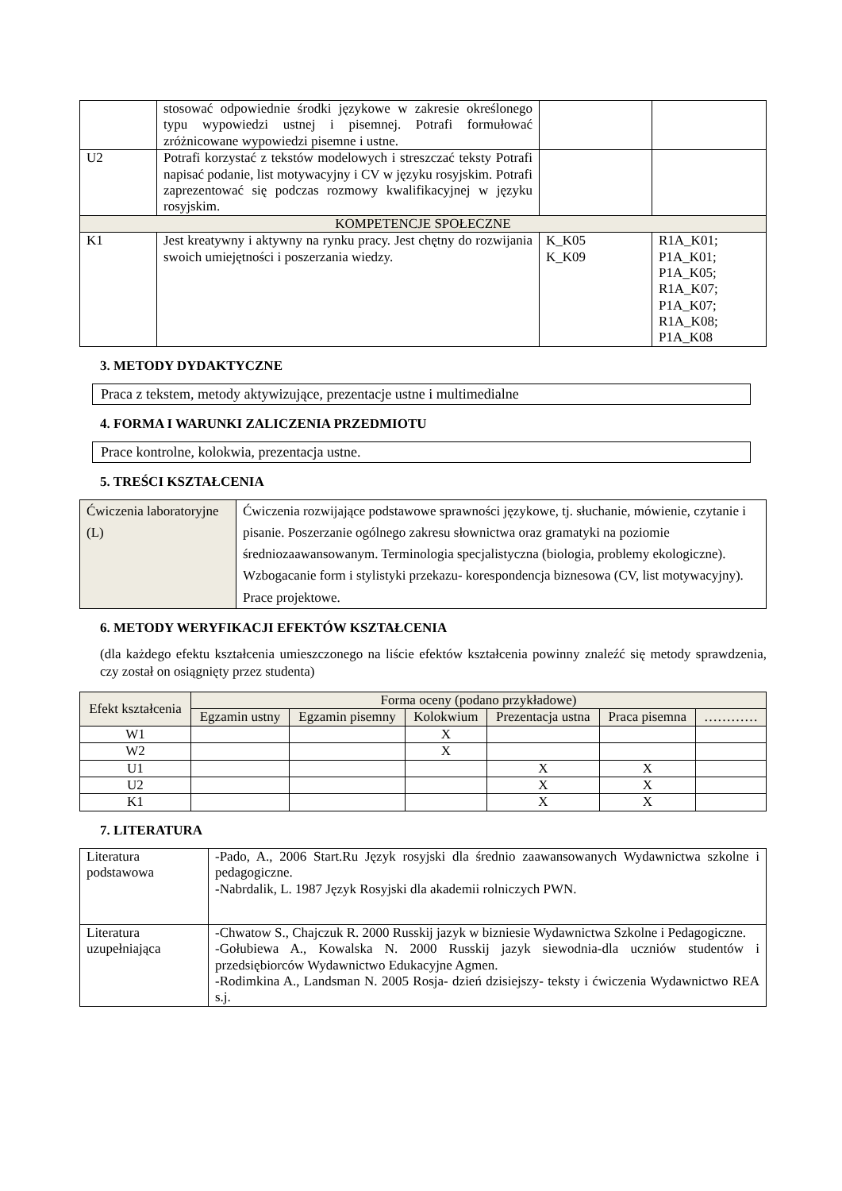| | stosować odpowiednie środki językowe w zakresie określonego typu wypowiedzi ustnej i pisemnej. Potrafi formułować zróżnicowane wypowiedzi pisemne i ustne. | | |
| U2 | Potrafi korzystać z tekstów modelowych i streszczać teksty Potrafi napisać podanie, list motywacyjny i CV w języku rosyjskim. Potrafi zaprezentować się podczas rozmowy kwalifikacyjnej w języku rosyjskim. | | |
| KOMPETENCJE SPOŁECZNE | | | |
| K1 | Jest kreatywny i aktywny na rynku pracy. Jest chętny do rozwijania swoich umiejętności i poszerzania wiedzy. | K_K05 K_K09 | R1A_K01; P1A_K01; P1A_K05; R1A_K07; P1A_K07; R1A_K08; P1A_K08 |
3. METODY DYDAKTYCZNE
Praca z tekstem, metody aktywizujące, prezentacje ustne i multimedialne
4. FORMA I WARUNKI ZALICZENIA PRZEDMIOTU
Prace kontrolne, kolokwia, prezentacja ustne.
5. TREŚCI KSZTAŁCENIA
| Ćwiczenia laboratoryjne (L) | Ćwiczenia rozwijające podstawowe sprawności językowe, tj. słuchanie, mówienie, czytanie i pisanie. Poszerzanie ogólnego zakresu słownictwa oraz gramatyki na poziomie średniozaawansowanym. Terminologia specjalistyczna (biologia, problemy ekologiczne). Wzbogacanie form i stylistyki przekazu- korespondencja biznesowa (CV, list motywacyjny). Prace projektowe. |
6. METODY WERYFIKACJI EFEKTÓW KSZTAŁCENIA
(dla każdego efektu kształcenia umieszczonego na liście efektów kształcenia powinny znaleźć się metody sprawdzenia, czy został on osiągnięty przez studenta)
| Efekt kształcenia | Forma oceny (podano przykładowe) | | | | | |
| --- | --- | --- | --- | --- | --- | --- |
| | Egzamin ustny | Egzamin pisemny | Kolokwium | Prezentacja ustna | Praca pisemna | ………… |
| W1 | | | X | | | |
| W2 | | | X | | | |
| U1 | | | | X | X | |
| U2 | | | | X | X | |
| K1 | | | | X | X | |
7. LITERATURA
| Literatura podstawowa | -Pado, A., 2006 Start.Ru Język rosyjski dla średnio zaawansowanych Wydawnictwa szkolne i pedagogiczne. -Nabrdalik, L. 1987 Język Rosyjski dla akademii rolniczych PWN. |
| Literatura uzupełniająca | -Chwatow S., Chajczuk R. 2000 Russkij jazyk w bizniesie Wydawnictwa Szkolne i Pedagogiczne. -Gołubiewa A., Kowalska N. 2000 Russkij jazyk siewodnia-dla uczniów studentów i przedsiębiorców Wydawnictwo Edukacyjne Agmen. -Rodimkina A., Landsman N. 2005 Rosja- dzień dzisiejszy- teksty i ćwiczenia Wydawnictwo REA s.j. |